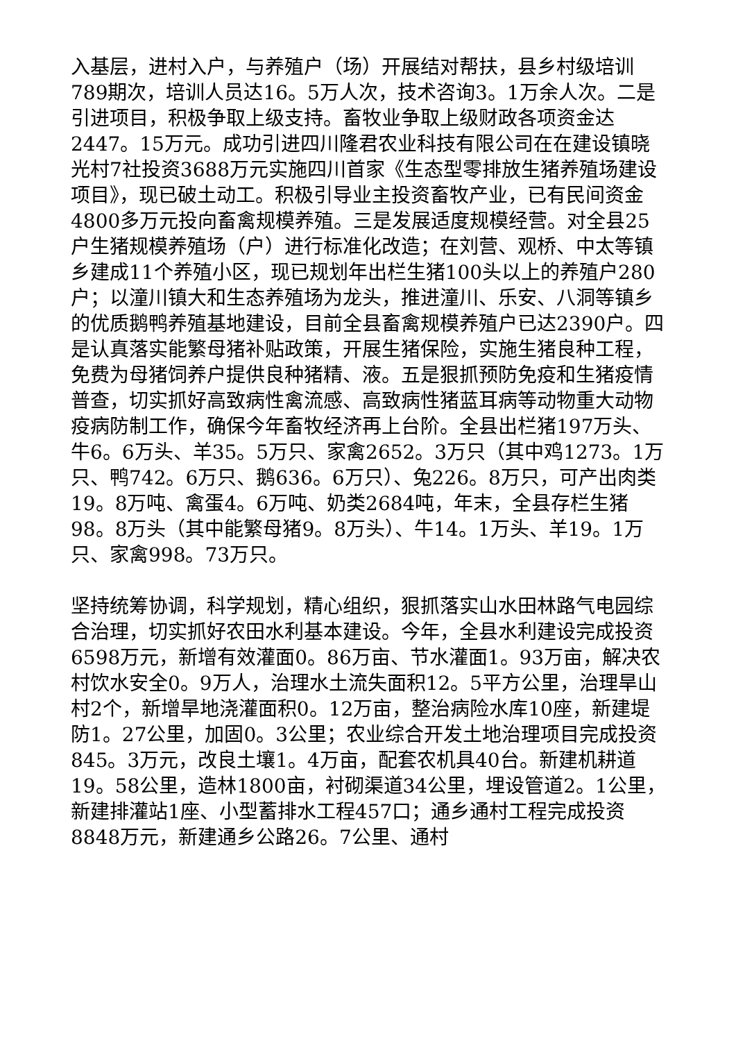入基层，进村入户，与养殖户（场）开展结对帮扶，县乡村级培训789期次，培训人员达16。5万人次，技术咨询3。1万余人次。二是引进项目，积极争取上级支持。畜牧业争取上级财政各项资金达2447。15万元。成功引进四川隆君农业科技有限公司在在建设镇晓光村7社投资3688万元实施四川首家《生态型零排放生猪养殖场建设项目》，现已破土动工。积极引导业主投资畜牧产业，已有民间资金4800多万元投向畜禽规模养殖。三是发展适度规模经营。对全县25户生猪规模养殖场（户）进行标准化改造；在刘营、观桥、中太等镇乡建成11个养殖小区，现已规划年出栏生猪100头以上的养殖户280户；以潼川镇大和生态养殖场为龙头，推进潼川、乐安、八洞等镇乡的优质鹅鸭养殖基地建设，目前全县畜禽规模养殖户已达2390户。四是认真落实能繁母猪补贴政策，开展生猪保险，实施生猪良种工程，免费为母猪饲养户提供良种猪精、液。五是狠抓预防免疫和生猪疫情普查，切实抓好高致病性禽流感、高致病性猪蓝耳病等动物重大动物疫病防制工作，确保今年畜牧经济再上台阶。全县出栏猪197万头、牛6。6万头、羊35。5万只、家禽2652。3万只（其中鸡1273。1万只、鸭742。6万只、鹅636。6万只）、兔226。8万只，可产出肉类19。8万吨、禽蛋4。6万吨、奶类2684吨，年末，全县存栏生猪98。8万头（其中能繁母猪9。8万头）、牛14。1万头、羊19。1万只、家禽998。73万只。
坚持统筹协调，科学规划，精心组织，狠抓落实山水田林路气电园综合治理，切实抓好农田水利基本建设。今年，全县水利建设完成投资6598万元，新增有效灌面0。86万亩、节水灌面1。93万亩，解决农村饮水安全0。9万人，治理水土流失面积12。5平方公里，治理旱山村2个，新增旱地浇灌面积0。12万亩，整治病险水库10座，新建堤防1。27公里，加固0。3公里；农业综合开发土地治理项目完成投资845。3万元，改良土壤1。4万亩，配套农机具40台。新建机耕道19。58公里，造林1800亩，衬砌渠道34公里，埋设管道2。1公里，新建排灌站1座、小型蓄排水工程457口；通乡通村工程完成投资8848万元，新建通乡公路26。7公里、通村